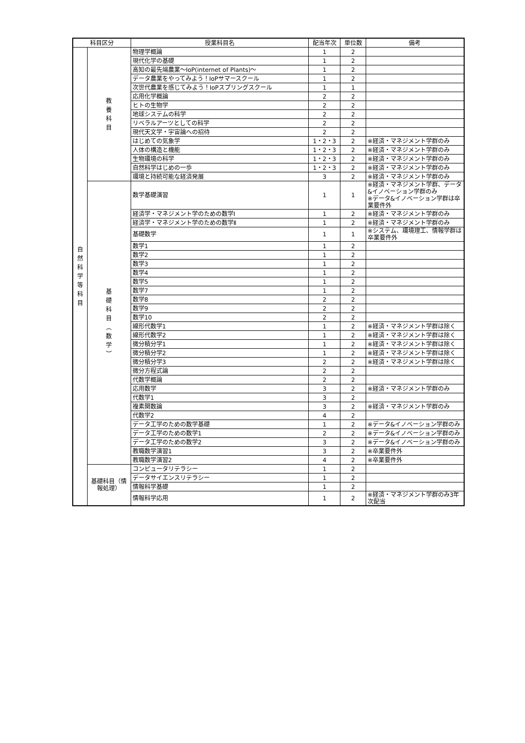| 科目区分 | | 授業科目名 | 配当年次 | 単位数 | 備考 |
| --- | --- | --- | --- | --- | --- |
| 自 然 科 学 等 科 目 | 教 養 科 目 | 物理学概論 | 1 | 2 | |
| | | 現代化学の基礎 | 1 | 2 | |
| | | 高知の最先端農業〜IoP(internet of Plants)〜 | 1 | 2 | |
| | | データ農業をやってみよう！IoPサマースクール | 1 | 2 | |
| | | 次世代農業を感じてみよう！IoPスプリングスクール | 1 | 1 | |
| | | 応用化学概論 | 2 | 2 | |
| | | ヒトの生物学 | 2 | 2 | |
| | | 地球システムの科学 | 2 | 2 | |
| | | リベラルアーツとしての科学 | 2 | 2 | |
| | | 現代天文学・宇宙論への招待 | 2 | 2 | |
| | | はじめての気象学 | 1・2・3 | 2 | ※経済・マネジメント学群のみ |
| | | 人体の構造と機能 | 1・2・3 | 2 | ※経済・マネジメント学群のみ |
| | | 生物環境の科学 | 1・2・3 | 2 | ※経済・マネジメント学群のみ |
| | | 自然科学はじめの一歩 | 1・2・3 | 2 | ※経済・マネジメント学群のみ |
| | | 環境と持続可能な経済発展 | 3 | 2 | ※経済・マネジメント学群のみ |
| | 基 礎 科 目 ︵ 数 学 ︶ | 数学基礎演習 | 1 | 1 | ※経済・マネジメント学群、データ&イノベーション学群のみ ※データ&イノベーション学群は卒業要件外 |
| | | 経済学・マネジメント学のための数学Ⅰ | 1 | 2 | ※経済・マネジメント学群のみ |
| | | 経済学・マネジメント学のための数学Ⅱ | 1 | 2 | ※経済・マネジメント学群のみ |
| | | 基礎数学 | 1 | 1 | ※システム、環境理工、情報学群は卒業要件外 |
| | | 数学1 | 1 | 2 | |
| | | 数学2 | 1 | 2 | |
| | | 数学3 | 1 | 2 | |
| | | 数学4 | 1 | 2 | |
| | | 数学5 | 1 | 2 | |
| | | 数学7 | 1 | 2 | |
| | | 数学8 | 2 | 2 | |
| | | 数学9 | 2 | 2 | |
| | | 数学10 | 2 | 2 | |
| | | 線形代数学1 | 1 | 2 | ※経済・マネジメント学群は除く |
| | | 線形代数学2 | 1 | 2 | ※経済・マネジメント学群は除く |
| | | 微分積分学1 | 1 | 2 | ※経済・マネジメント学群は除く |
| | | 微分積分学2 | 1 | 2 | ※経済・マネジメント学群は除く |
| | | 微分積分学3 | 2 | 2 | ※経済・マネジメント学群は除く |
| | | 微分方程式論 | 2 | 2 | |
| | | 代数学概論 | 2 | 2 | |
| | | 応用数学 | 3 | 2 | ※経済・マネジメント学群のみ |
| | | 代数学1 | 3 | 2 | |
| | | 複素関数論 | 3 | 2 | ※経済・マネジメント学群のみ |
| | | 代数学2 | 4 | 2 | |
| | | データ工学のための数学基礎 | 1 | 2 | ※データ&イノベーション学群のみ |
| | | データ工学のための数学1 | 2 | 2 | ※データ&イノベーション学群のみ |
| | | データ工学のための数学2 | 3 | 2 | ※データ&イノベーション学群のみ |
| | | 教職数学演習1 | 3 | 2 | ※卒業要件外 |
| | | 教職数学演習2 | 4 | 2 | ※卒業要件外 |
| | 基礎科目（情報処理） | コンピュータリテラシー | 1 | 2 | |
| | | データサイエンスリテラシー | 1 | 2 | |
| | | 情報科学基礎 | 1 | 2 | |
| | | 情報科学応用 | 1 | 2 | ※経済・マネジメント学群のみ3年次配当 |